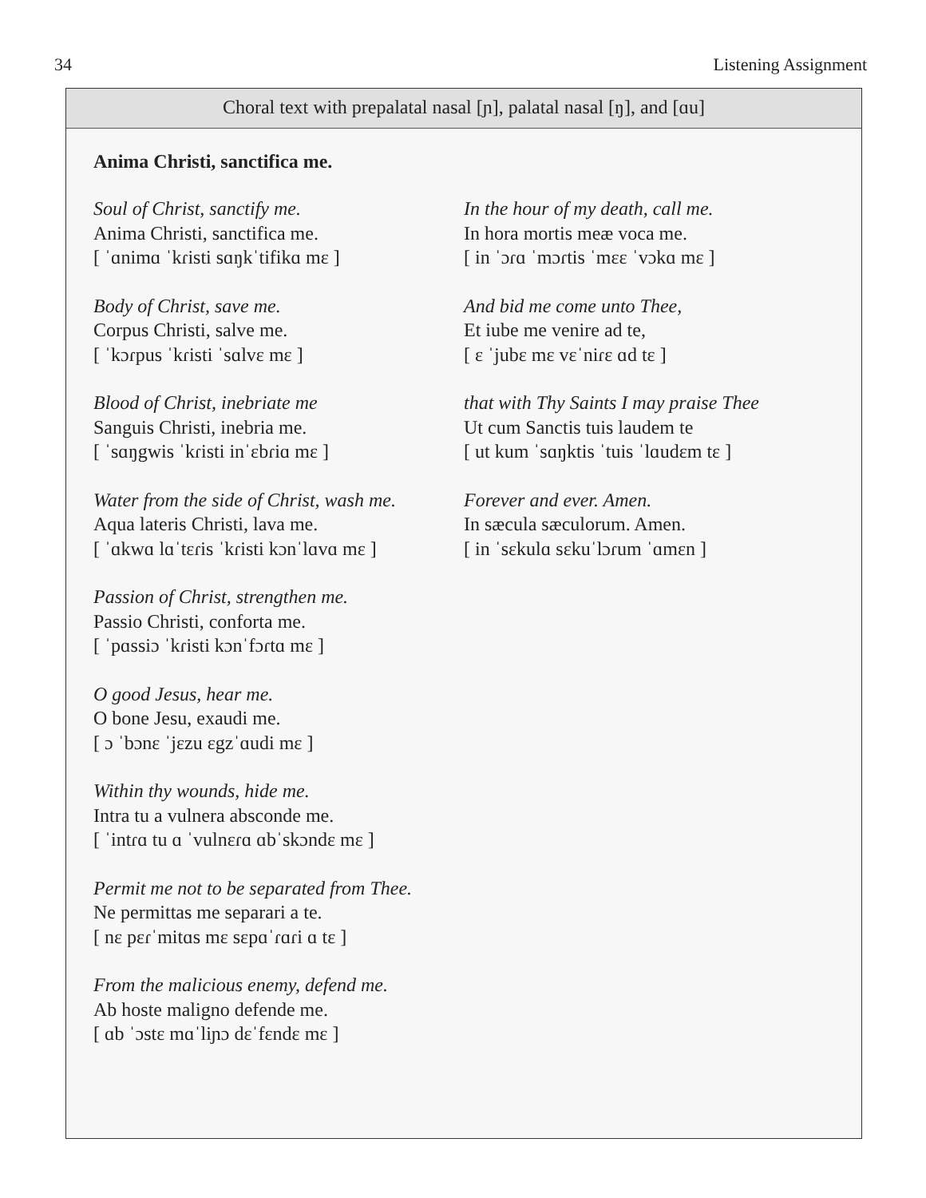34 Listening Assignment
Choral text with prepalatal nasal [ɲ], palatal nasal [ŋ], and [ɑu]
Anima Christi, sanctifica me.
Soul of Christ, sanctify me.
Anima Christi, sanctifica me.
[ ˈɑnimɑ ˈkɾisti sɑŋkˈtifikɑ mɛ ]
Body of Christ, save me.
Corpus Christi, salve me.
[ ˈkɔɾpus ˈkɾisti ˈsɑlvɛ mɛ ]
Blood of Christ, inebriate me
Sanguis Christi, inebria me.
[ ˈsɑŋgwis ˈkɾisti inˈɛbɾiɑ mɛ ]
Water from the side of Christ, wash me.
Aqua lateris Christi, lava me.
[ ˈɑkwɑ lɑˈtɛɾis ˈkɾisti kɔnˈlɑvɑ mɛ ]
Passion of Christ, strengthen me.
Passio Christi, conforta me.
[ ˈpɑssiɔ ˈkɾisti kɔnˈfɔɾtɑ mɛ ]
O good Jesus, hear me.
O bone Jesu, exaudi me.
[ ɔ ˈbɔnɛ ˈjɛzu ɛgzˈɑudi mɛ ]
Within thy wounds, hide me.
Intra tu a vulnera absconde me.
[ ˈintɾɑ tu ɑ ˈvulnɛɾɑ ɑbˈskɔndɛ mɛ ]
Permit me not to be separated from Thee.
Ne permittas me separari a te.
[ nɛ pɛɾˈmitɑs mɛ sɛpɑˈɾɑɾi ɑ tɛ ]
From the malicious enemy, defend me.
Ab hoste maligno defende me.
[ ɑb ˈɔstɛ mɑˈliɲɔ dɛˈfɛndɛ mɛ ]
In the hour of my death, call me.
In hora mortis meæ voca me.
[ in ˈɔɾɑ ˈmɔɾtis ˈmɛɛ ˈvɔkɑ mɛ ]
And bid me come unto Thee,
Et iube me venire ad te,
[ ɛ ˈjubɛ mɛ vɛˈniɾɛ ɑd tɛ ]
that with Thy Saints I may praise Thee
Ut cum Sanctis tuis laudem te
[ ut kum ˈsɑŋktis ˈtuis ˈlɑudɛm tɛ ]
Forever and ever. Amen.
In sæcula sæculorum. Amen.
[ in ˈsɛkulɑ sɛkuˈlɔɾum ˈɑmɛn ]